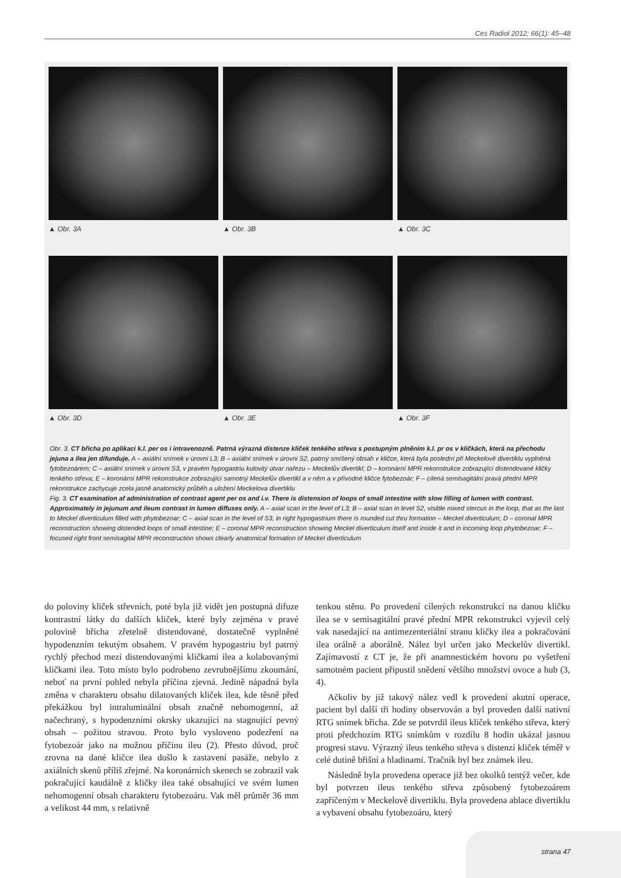Ces Radiol 2012; 66(1): 45–48
▲ Obr. 3A
▲ Obr. 3B
▲ Obr. 3C
▲ Obr. 3D
▲ Obr. 3E
▲ Obr. 3F
Obr. 3. CT břicha po aplikaci k.l. per os i intravenozně. Patrná výrazná distenze kliček tenkého střeva s postupným plněním k.l. pr os v kličkách, která na přechodu jejuna a ilea jen difunduje. A – axiální snímek v úrovni L3; B – axiální snímek v úrovni S2, patrný smíšený obsah v kličce, která byla poslední při Meckelově divertiklu vyplněná fytobezoárem; C – axiální snímek v úrovni S3, v pravém hypogastriu kulovitý útvar nařezu – Meckelův divertikl; D – koronární MPR rekonstrukce zobrazující distendované kličky tenkého střeva; E – koronární MPR rekonstrukce zobrazující samotný Meckelův divertikl a v něm a v přívodné kličce fytobezoár; F – cílená semisagitální pravá přední MPR rekonstrukce zachycuje zcela jasně anatomický průběh a uložení Meckelova divertiklu
Fig. 3. CT examination af administration of contrast agent per os and i.v. There is distension of loops of small intestine with slow filling of lumen with contrast. Approximately in jejunum and ileum contrast in lumen diffuses only. A – axial scan in the level of L3; B – axial scan in level S2, visible mixed stercus in the loop, that as the last to Meckel diverticulum filled with phytobezoar; C – axial scan in the level of S3, in right hypogastrium there is rounded cut thru formation – Meckel diverticulum; D – coronal MPR reconstruction showing distended loops of small intestine; E – coronal MPR reconstruction showing Meckel diverticulum itself and inside it and in incoming loop phytobezoar; F – focused right front semisagital MPR reconstruction shows clearly anatomical formation of Meckel diverticulum
do poloviny kliček střevních, poté byla již vidět jen postupná difuze kontrastní látky do dalších kliček, které byly zejména v pravé polovině břicha zřetelně distendované, dostatečně vyplněné hypodenzním tekutým obsahem. V pravém hypogastriu byl patrný rychlý přechod mezi distendovanými kličkami ilea a kolabovanými kličkami ilea. Toto místo bylo podrobeno zevrubnějšímu zkoumání, neboť na první pohled nebyla příčina zjevná. Jedině nápadná byla změna v charakteru obsahu dilatovaných kliček ilea, kde těsně před překážkou byl intraluminální obsah značně nehomogenní, až načechraný, s hypodenzními okrsky ukazující na stagnující pevný obsah – požitou stravou. Proto bylo vysloveno podezření na fytobezoár jako na možnou příčinu ileu (2). Přesto důvod, proč zrovna na dané kličce ilea došlo k zastavení pasáže, nebylo z axiálních skenů příliš zřejmé. Na koronárních skenech se zobrazil vak pokračující kaudálně z kličky ilea také obsahující ve svém lumen nehomogenní obsah charakteru fytobezoáru. Vak měl průměr 36 mm a velikost 44 mm, s relativně
tenkou stěnu. Po provedení cílených rekonstrukcí na danou kličku ilea se v semisagitální pravé přední MPR rekonstrukci vyjevil celý vak nasedající na antimezenteriální stranu kličky ilea a pokračování ilea orálně a aborálně. Nález byl určen jako Meckelův divertikl. Zajímavostí z CT je, že při anamnestickém hovoru po vyšetření samotném pacient připustil snědení většího množství ovoce a hub (3, 4).
Ačkoliv by již takový nález vedl k provedení akutní operace, pacient byl další tři hodiny observován a byl proveden další nativní RTG snímek břicha. Zde se potvrdil ileus kliček tenkého střeva, který proti předchozím RTG snímkům v rozdílu 8 hodin ukázal jasnou progresi stavu. Výrazný ileus tenkého střeva s distenzí kliček téměř v celé dutině břišní a hladinami. Tračník byl bez známek ileu.
Následně byla provedena operace již bez okolků tentýž večer, kde byl potvrzen ileus tenkého střeva způsobený fytobezoárem zapříčeným v Meckelově divertiklu. Byla provedena ablace divertiklu a vybavení obsahu fytobezoáru, který
strana 47